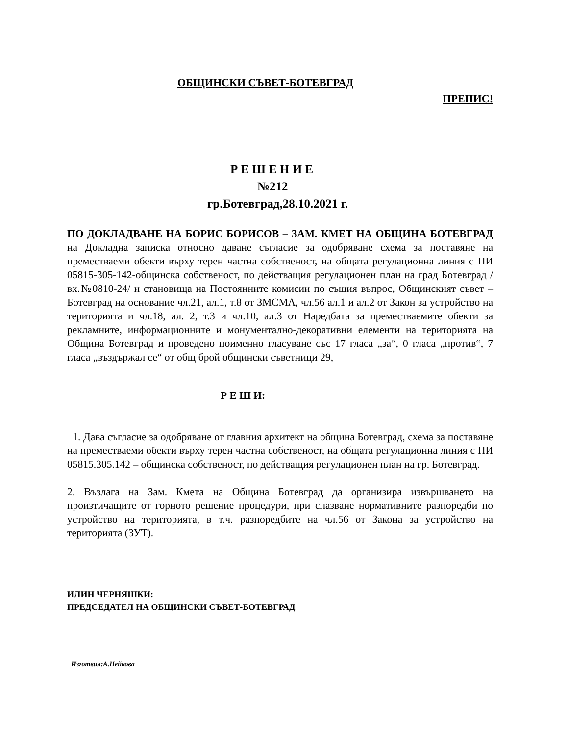ОБЩИНСКИ СЪВЕТ-БОТЕВГРАД
ПРЕПИС!
Р Е Ш Е Н И Е
№212
гр.Ботевград,28.10.2021 г.
ПО ДОКЛАДВАНЕ НА БОРИС БОРИСОВ – ЗАМ. КМЕТ НА ОБЩИНА БОТЕВГРАД на Докладна записка относно даване съгласие за одобряване схема за поставяне на преместваеми обекти върху терен частна собственост, на общата регулационна линия с ПИ 05815-305-142-общинска собственост, по действащия регулационен план на град Ботевград /вх.№0810-24/ и становища на Постоянните комисии по същия въпрос, Общинският съвет –Ботевград на основание чл.21, ал.1, т.8 от ЗМСМА, чл.56 ал.1 и ал.2 от Закон за устройство на територията и чл.18, ал. 2, т.3 и чл.10, ал.3 от Наредбата за преместваемите обекти за рекламните, информационните и монументално-декоративни елементи на територията на Община Ботевград и проведено поименно гласуване със 17 гласа „за“, 0 гласа „против“, 7 гласа „въздържал се“ от общ брой общински съветници 29,
Р Е Ш И:
1. Дава съгласие за одобряване от главния архитект на община Ботевград, схема за поставяне на преместваеми обекти върху терен частна собственост, на общата регулационна линия с ПИ 05815.305.142 – общинска собственост, по действащия регулационен план на гр. Ботевград.
2. Възлага на Зам. Кмета на Община Ботевград да организира извършването на произтичащите от горното решение процедури, при спазване нормативните разпоредби по устройство на територията, в т.ч. разпоредбите на чл.56 от Закона за устройство на територията (ЗУТ).
ИЛИН ЧЕРНЯШКИ:
ПРЕДСЕДАТЕЛ НА ОБЩИНСКИ СЪВЕТ-БОТЕВГРАД
Изготвил:А.Нейкова